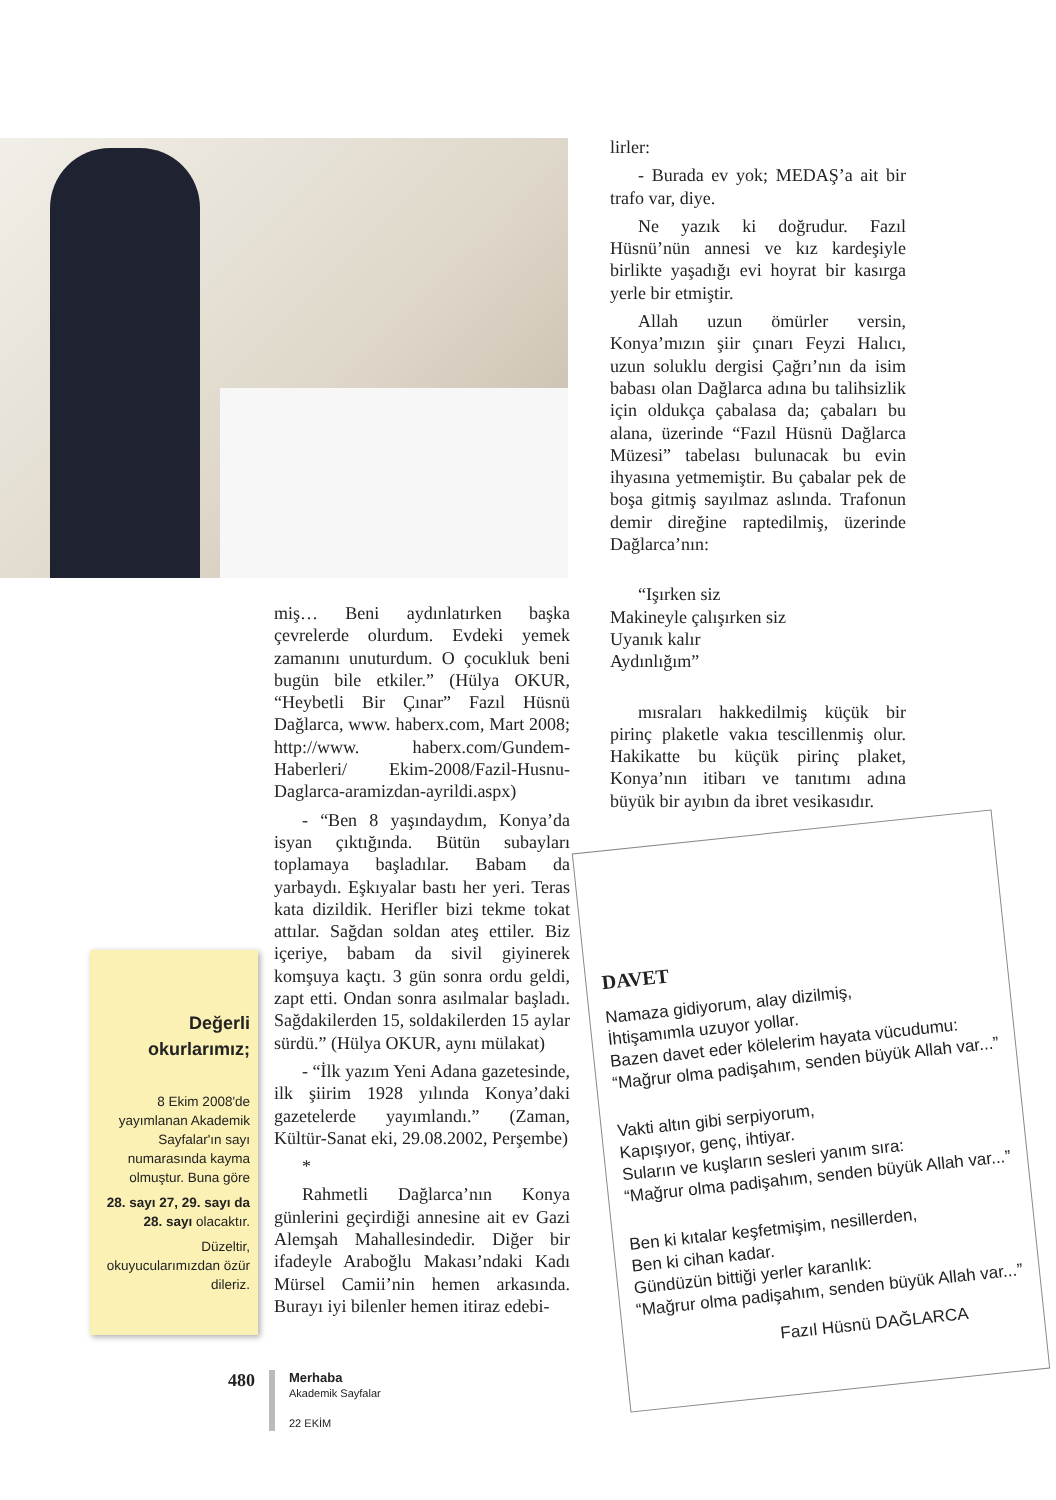lirler:
- Burada ev yok; MEDAŞ’a ait bir trafo var, diye.
Ne yazık ki doğrudur. Fazıl Hüsnü’nün annesi ve kız kardeşiyle birlikte yaşadığı evi hoyrat bir kasırga yerle bir etmiştir.
Allah uzun ömürler versin, Konya’mızın şiir çınarı Feyzi Halıcı, uzun soluklu dergisi Çağrı’nın da isim babası olan Dağlarca adına bu talihsizlik için oldukça çabalasa da; çabaları bu alana, üzerinde “Fazıl Hüsnü Dağlarca Müzesi” tabelası bulunacak bu evin ihyasına yetmemiştir. Bu çabalar pek de boşa gitmiş sayılmaz aslında. Trafonun demir direğine raptedilmiş, üzerinde Dağlarca’nın:
“Işırken siz
Makineyle çalışırken siz
Uyanık kalır
Aydınlığım”
mısraları hakkedilmiş küçük bir pirinç plaketle vakıa tescillenmiş olur. Hakikatte bu küçük pirinç plaket, Konya’nın itibarı ve tanıtımı adına büyük bir ayıbın da ibret vesikasıdır.
miş… Beni aydınlatırken başka çevrelerde olurdum. Evdeki yemek zamanını unuturdum. O çocukluk beni bugün bile etkiler.” (Hülya OKUR, “Heybetli Bir Çınar” Fazıl Hüsnü Dağlarca, www. haberx.com, Mart 2008; http://www. haberx.com/Gundem-Haberleri/ Ekim-2008/Fazil-Husnu-Daglarca-aramizdan-ayrildi.aspx)
- “Ben 8 yaşındaydım, Konya’da isyan çıktığında. Bütün subayları toplamaya başladılar. Babam da yarbaydı. Eşkıyalar bastı her yeri. Teras kata dizildik. Herifler bizi tekme tokat attılar. Sağdan soldan ateş ettiler. Biz içeriye, babam da sivil giyinerek komşuya kaçtı. 3 gün sonra ordu geldi, zapt etti. Ondan sonra asılmalar başladı. Sağdakilerden 15, soldakilerden 15 aylar sürdü.” (Hülya OKUR, aynı mülakat)
- “İlk yazım Yeni Adana gazetesinde, ilk şiirim 1928 yılında Konya’daki gazetelerde yayımlandı.” (Zaman, Kültür-Sanat eki, 29.08.2002, Perşembe)
*
Rahmetli Dağlarca’nın Konya günlerini geçirdiği annesine ait ev Gazi Alemşah Mahallesindedir. Diğer bir ifadeyle Araboğlu Makası’ndaki Kadı Mürsel Camii’nin hemen arkasında. Burayı iyi bilenler hemen itiraz edebi-
Değerli
okurlarımız;
8 Ekim 2008'de yayımlanan Akademik Sayfalar'ın sayı numarasında kayma olmuştur. Buna göre
28. sayı 27, 29. sayı da 28. sayı olacaktır.
Düzeltir, okuyucularımızdan özür dileriz.
DAVET
Namaza gidiyorum, alay dizilmiş,
İhtişamımla uzuyor yollar.
Bazen davet eder kölelerim hayata vücudumu:
“Mağrur olma padişahım, senden büyük Allah var...”
Vakti altın gibi serpiyorum,
Kapışıyor, genç, ihtiyar.
Suların ve kuşların sesleri yanım sıra:
“Mağrur olma padişahım, senden büyük Allah var...”
Ben ki kıtalar keşfetmişim, nesillerden,
Ben ki cihan kadar.
Gündüzün bittiği yerler karanlık:
“Mağrur olma padişahım, senden büyük Allah var...”
Fazıl Hüsnü DAĞLARCA
480
Merhaba
Akademik Sayfalar
22 EKİM